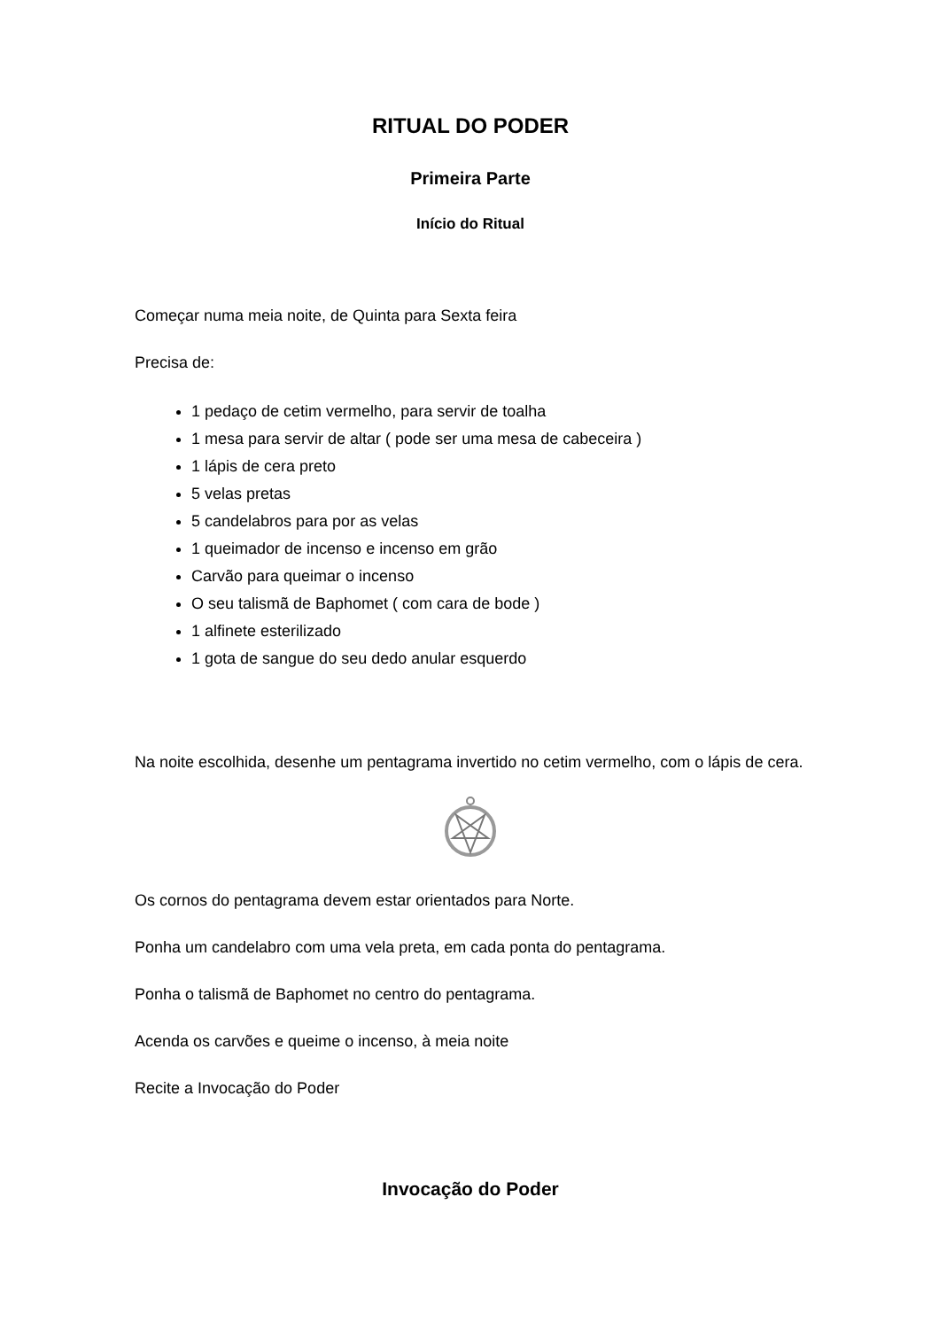RITUAL DO PODER
Primeira Parte
Início do Ritual
Começar numa meia noite, de Quinta para Sexta feira
Precisa de:
1 pedaço de cetim vermelho, para servir de toalha
1 mesa para servir de altar ( pode ser uma mesa de cabeceira )
1 lápis de cera preto
5 velas pretas
5 candelabros para por as velas
1 queimador de incenso e incenso em grão
Carvão para queimar o incenso
O seu talismã de Baphomet ( com cara de bode )
1 alfinete esterilizado
1 gota de sangue do seu dedo anular esquerdo
Na noite escolhida, desenhe um pentagrama invertido no cetim vermelho, com o lápis de cera.
Os cornos do pentagrama devem estar orientados para Norte.
Ponha um candelabro com uma vela preta, em cada ponta do pentagrama.
Ponha o talismã de Baphomet no centro do pentagrama.
Acenda os carvões e queime o incenso, à meia noite
Recite a Invocação do Poder
Invocação do Poder